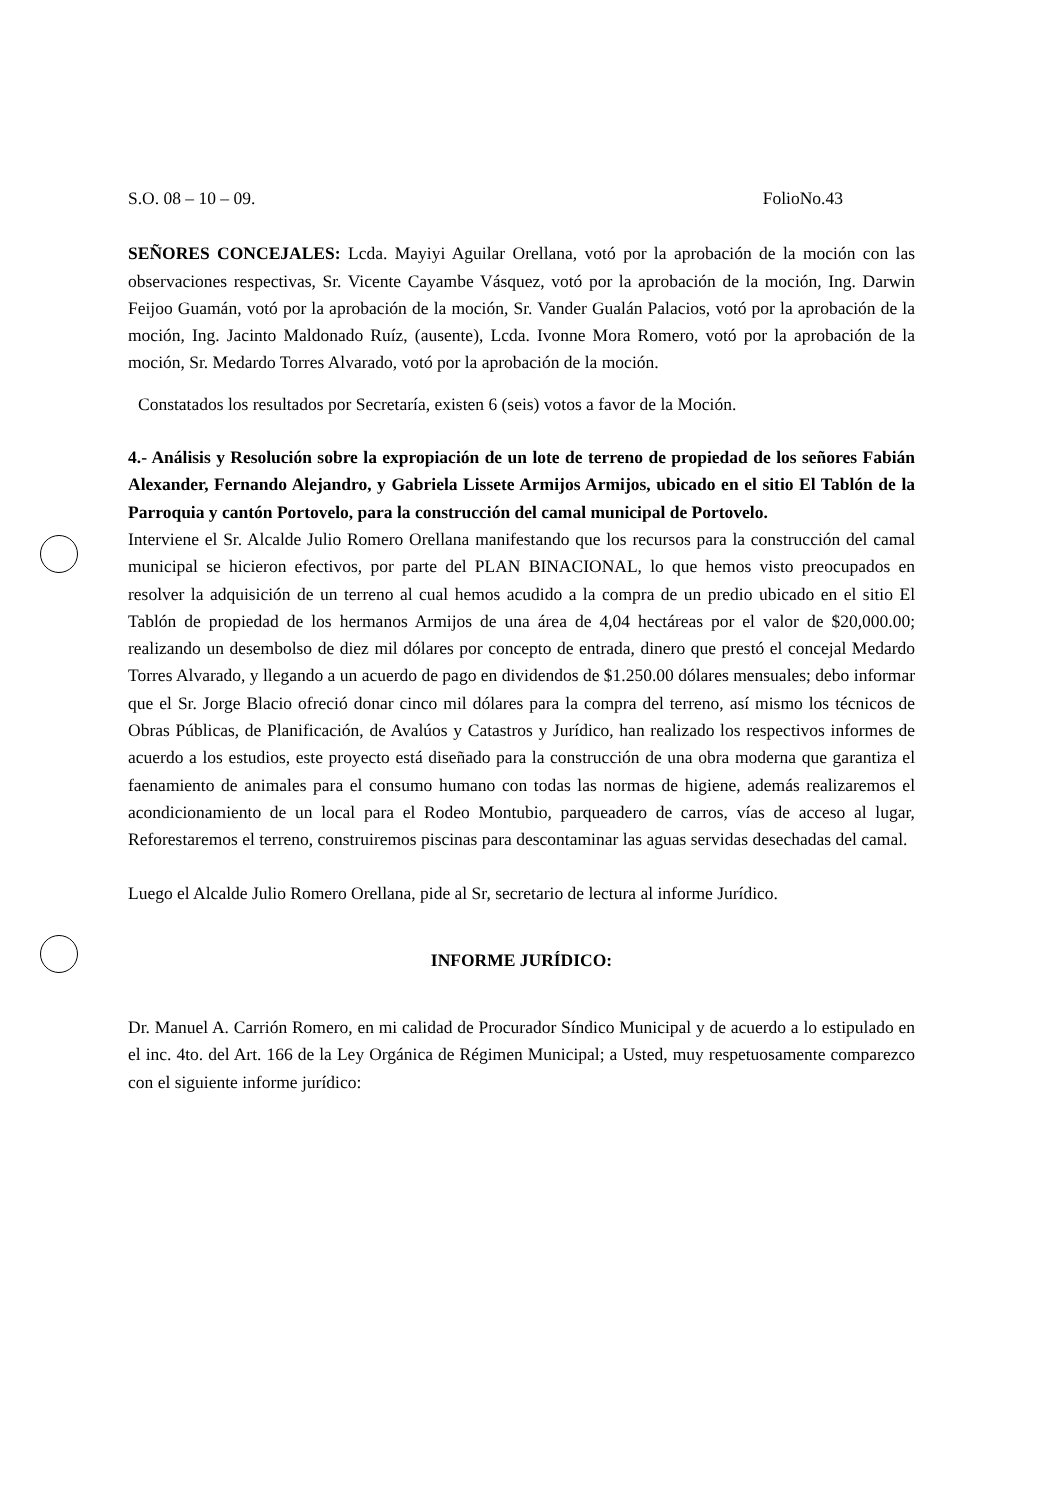S.O. 08 – 10 – 09. FolioNo.43
SEÑORES CONCEJALES: Lcda. Mayiyi Aguilar Orellana, votó por la aprobación de la moción con las observaciones respectivas, Sr. Vicente Cayambe Vásquez, votó por la aprobación de la moción, Ing. Darwin Feijoo Guamán, votó por la aprobación de la moción, Sr. Vander Gualán Palacios, votó por la aprobación de la moción, Ing. Jacinto Maldonado Ruíz, (ausente), Lcda. Ivonne Mora Romero, votó por la aprobación de la moción, Sr. Medardo Torres Alvarado, votó por la aprobación de la moción.
Constatados los resultados por Secretaría, existen 6 (seis) votos a favor de la Moción.
4.- Análisis y Resolución sobre la expropiación de un lote de terreno de propiedad de los señores Fabián Alexander, Fernando Alejandro, y Gabriela Lissete Armijos Armijos, ubicado en el sitio El Tablón de la Parroquia y cantón Portovelo, para la construcción del camal municipal de Portovelo.
Interviene el Sr. Alcalde Julio Romero Orellana manifestando que los recursos para la construcción del camal municipal se hicieron efectivos, por parte del PLAN BINACIONAL, lo que hemos visto preocupados en resolver la adquisición de un terreno al cual hemos acudido a la compra de un predio ubicado en el sitio El Tablón de propiedad de los hermanos Armijos de una área de 4,04 hectáreas por el valor de $20,000.00; realizando un desembolso de diez mil dólares por concepto de entrada, dinero que prestó el concejal Medardo Torres Alvarado, y llegando a un acuerdo de pago en dividendos de $1.250.00 dólares mensuales; debo informar que el Sr. Jorge Blacio ofreció donar cinco mil dólares para la compra del terreno, así mismo los técnicos de Obras Públicas, de Planificación, de Avalúos y Catastros y Jurídico, han realizado los respectivos informes de acuerdo a los estudios, este proyecto está diseñado para la construcción de una obra moderna que garantiza el faenamiento de animales para el consumo humano con todas las normas de higiene, además realizaremos el acondicionamiento de un local para el Rodeo Montubio, parqueadero de carros, vías de acceso al lugar, Reforestaremos el terreno, construiremos piscinas para descontaminar las aguas servidas desechadas del camal.
Luego el Alcalde Julio Romero Orellana, pide al Sr, secretario de lectura al informe Jurídico.
INFORME JURÍDICO:
Dr. Manuel A. Carrión Romero, en mi calidad de Procurador Síndico Municipal y de acuerdo a lo estipulado en el inc. 4to. del Art. 166 de la Ley Orgánica de Régimen Municipal; a Usted, muy respetuosamente comparezco con el siguiente informe jurídico: